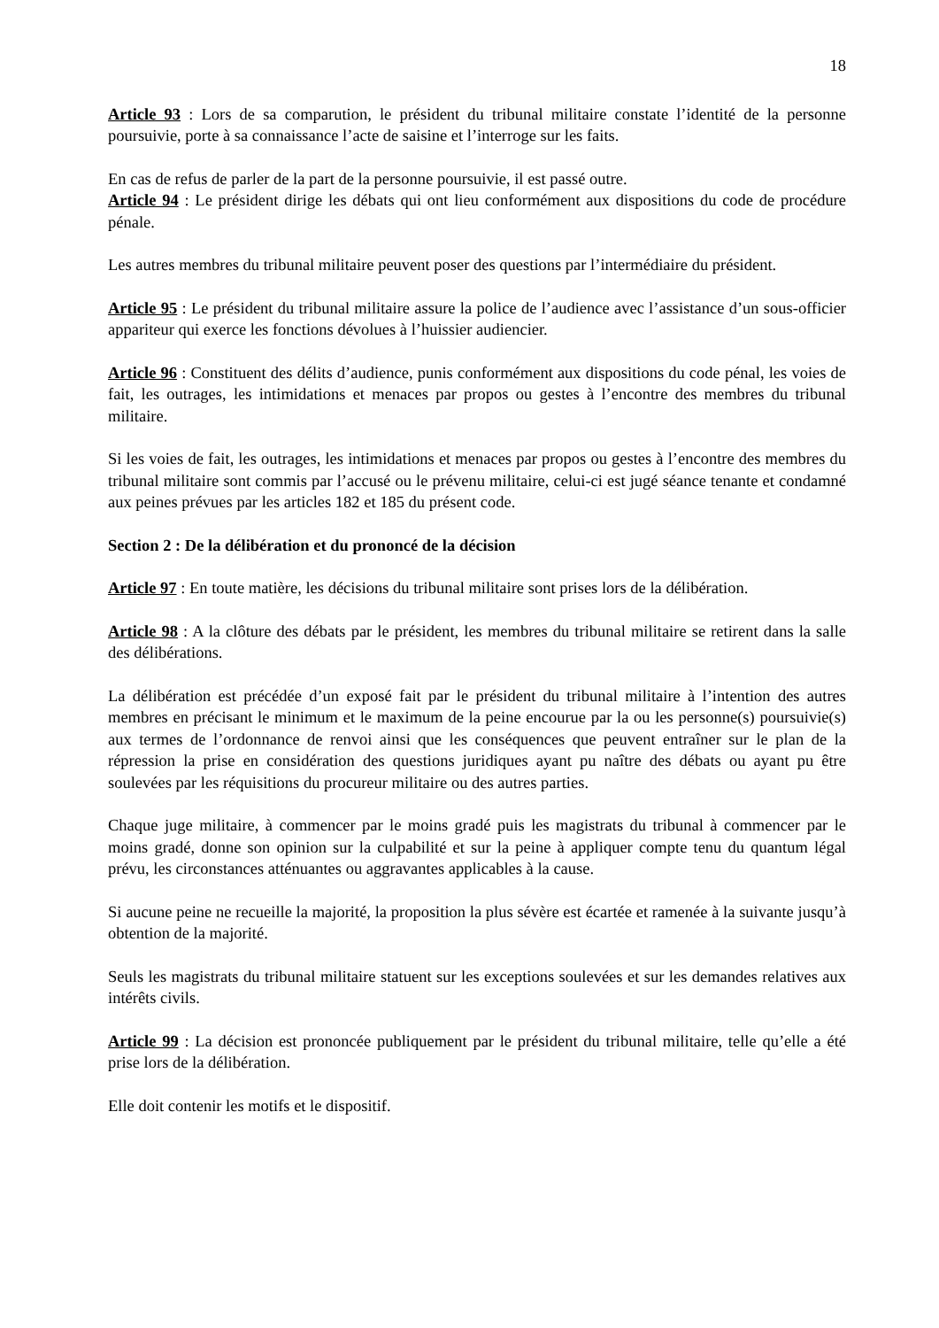18
Article 93 : Lors de sa comparution, le président du tribunal militaire constate l’identité de la personne poursuivie, porte à sa connaissance l’acte de saisine et l’interroge sur les faits.
En cas de refus de parler de la part de la personne poursuivie, il est passé outre.
Article 94 : Le président dirige les débats qui ont lieu conformément aux dispositions du code de procédure pénale.
Les autres membres du tribunal militaire peuvent poser des questions par l’intermédiaire du président.
Article 95 : Le président du tribunal militaire assure la police de l’audience avec l’assistance d’un sous-officier appariteur qui exerce les fonctions dévolues à l’huissier audiencier.
Article 96 : Constituent des délits d’audience, punis conformément aux dispositions du code pénal, les voies de fait, les outrages, les intimidations et menaces par propos ou gestes à l’encontre des membres du tribunal militaire.
Si les voies de fait, les outrages, les intimidations et menaces par propos ou gestes à l’encontre des membres du tribunal militaire sont commis par l’accusé ou le prévenu militaire, celui-ci est jugé séance tenante et condamné aux peines prévues par les articles 182 et 185 du présent code.
Section 2 : De la délibération et du prononcé de la décision
Article 97 : En toute matière, les décisions du tribunal militaire sont prises lors de la délibération.
Article 98 : A la clôture des débats par le président, les membres du tribunal militaire se retirent dans la salle des délibérations.
La délibération est précédée d’un exposé fait par le président du tribunal militaire à l’intention des autres membres en précisant le minimum et le maximum de la peine encourue par la ou les personne(s) poursuivie(s) aux termes de l’ordonnance de renvoi ainsi que les conséquences que peuvent entraîner sur le plan de la répression la prise en considération des questions juridiques ayant pu naître des débats ou ayant pu être soulevées par les réquisitions du procureur militaire ou des autres parties.
Chaque juge militaire, à commencer par le moins gradé puis les magistrats du tribunal à commencer par le moins gradé, donne son opinion sur la culpabilité et sur la peine à appliquer compte tenu du quantum légal prévu, les circonstances atténuantes ou aggravantes applicables à la cause.
Si aucune peine ne recueille la majorité, la proposition la plus sévère est écartée et ramenée à la suivante jusqu’à obtention de la majorité.
Seuls les magistrats du tribunal militaire statuent sur les exceptions soulevées et sur les demandes relatives aux intérêts civils.
Article 99 : La décision est prononcée publiquement par le président du tribunal militaire, telle qu’elle a été prise lors de la délibération.
Elle doit contenir les motifs et le dispositif.